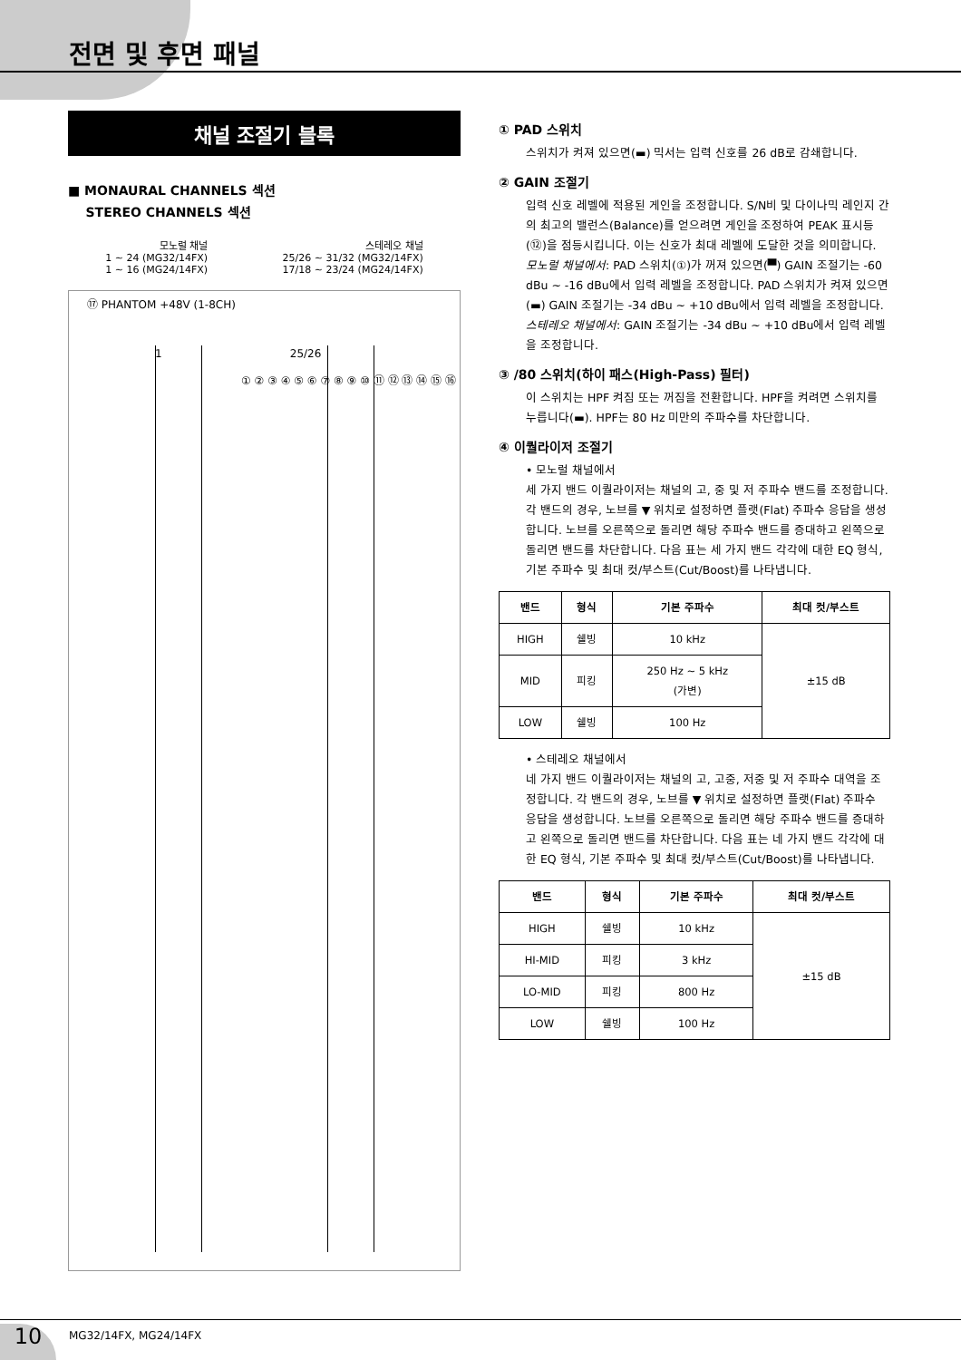전면 및 후면 패널
채널 조절기 블록
■ MONAURAL CHANNELS 섹션
STEREO CHANNELS 섹션
모노럴 채널
1 ~ 24 (MG32/14FX)
1 ~ 16 (MG24/14FX)
스테레오 채널
25/26 ~ 31/32 (MG32/14FX)
17/18 ~ 23/24 (MG24/14FX)
⑰ PHANTOM +48V (1-8CH)
① ② ③ ④ ⑤ ⑥ ⑦ ⑧ ⑨ ⑩ ⑪ ⑫ ⑬ ⑭ ⑮ ⑯
1 25/26
① PAD 스위치
스위치가 켜져 있으면(▬) 믹서는 입력 신호를 26 dB로 감쇄합니다.
② GAIN 조절기
입력 신호 레벨에 적용된 게인을 조정합니다. S/N비 및 다이나믹 레인지 간의 최고의 밸런스(Balance)를 얻으려면 게인을 조정하여 PEAK 표시등(⑫)을 점등시킵니다. 이는 신호가 최대 레벨에 도달한 것을 의미합니다.
모노럴 채널에서: PAD 스위치(①)가 꺼져 있으면(▀) GAIN 조절기는 -60 dBu ~ -16 dBu에서 입력 레벨을 조정합니다. PAD 스위치가 켜져 있으면(▬) GAIN 조절기는 -34 dBu ~ +10 dBu에서 입력 레벨을 조정합니다.
스테레오 채널에서: GAIN 조절기는 -34 dBu ~ +10 dBu에서 입력 레벨을 조정합니다.
③ /80 스위치(하이 패스(High-Pass) 필터)
이 스위치는 HPF 켜짐 또는 꺼짐을 전환합니다. HPF을 켜려면 스위치를 누릅니다(▬). HPF는 80 Hz 미만의 주파수를 차단합니다.
④ 이퀄라이저 조절기
• 모노럴 채널에서
세 가지 밴드 이퀄라이저는 채널의 고, 중 및 저 주파수 밴드를 조정합니다. 각 밴드의 경우, 노브를 ▼ 위치로 설정하면 플랫(Flat) 주파수 응답을 생성합니다. 노브를 오른쪽으로 돌리면 해당 주파수 밴드를 증대하고 왼쪽으로 돌리면 밴드를 차단합니다. 다음 표는 세 가지 밴드 각각에 대한 EQ 형식, 기본 주파수 및 최대 컷/부스트(Cut/Boost)를 나타냅니다.
| 밴드 | 형식 | 기본 주파수 | 최대 컷/부스트 |
| --- | --- | --- | --- |
| HIGH | 쉘빙 | 10 kHz | ±15 dB |
| MID | 피킹 | 250 Hz ~ 5 kHz (가변) | |
| LOW | 쉘빙 | 100 Hz | |
• 스테레오 채널에서
네 가지 밴드 이퀄라이저는 채널의 고, 고중, 저중 및 저 주파수 대역을 조정합니다. 각 밴드의 경우, 노브를 ▼ 위치로 설정하면 플랫(Flat) 주파수 응답을 생성합니다. 노브를 오른쪽으로 돌리면 해당 주파수 밴드를 증대하고 왼쪽으로 돌리면 밴드를 차단합니다. 다음 표는 네 가지 밴드 각각에 대한 EQ 형식, 기본 주파수 및 최대 컷/부스트(Cut/Boost)를 나타냅니다.
| 밴드 | 형식 | 기본 주파수 | 최대 컷/부스트 |
| --- | --- | --- | --- |
| HIGH | 쉘빙 | 10 kHz | ±15 dB |
| HI-MID | 피킹 | 3 kHz | |
| LO-MID | 피킹 | 800 Hz | |
| LOW | 쉘빙 | 100 Hz | |
10 MG32/14FX, MG24/14FX